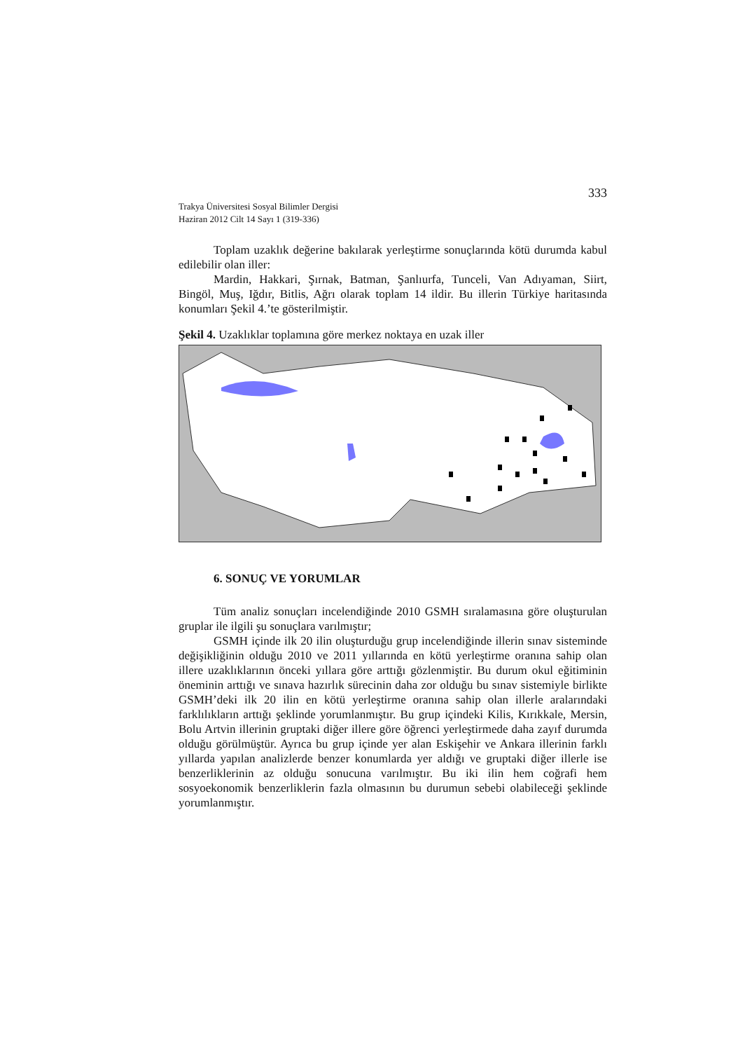333
Trakya Üniversitesi Sosyal Bilimler Dergisi
Haziran 2012 Cilt 14 Sayı 1 (319-336)
Toplam uzaklık değerine bakılarak yerleştirme sonuçlarında kötü durumda kabul edilebilir olan iller:
Mardin, Hakkari, Şırnak, Batman, Şanlıurfa, Tunceli, Van Adıyaman, Siirt, Bingöl, Muş, Iğdır, Bitlis, Ağrı olarak toplam 14 ildir. Bu illerin Türkiye haritasında konumları Şekil 4.’te gösterilmiştir.
Şekil 4. Uzaklıklar toplamına göre merkez noktaya en uzak iller
6. SONUÇ VE YORUMLAR
Tüm analiz sonuçları incelendiğinde 2010 GSMH sıralamasına göre oluşturulan gruplar ile ilgili şu sonuçlara varılmıştır;
GSMH içinde ilk 20 ilin oluşturduğu grup incelendiğinde illerin sınav sisteminde değişikliğinin olduğu 2010 ve 2011 yıllarında en kötü yerleştirme oranına sahip olan illere uzaklıklarının önceki yıllara göre arttığı gözlenmiştir. Bu durum okul eğitiminin öneminin arttığı ve sınava hazırlık sürecinin daha zor olduğu bu sınav sistemiyle birlikte GSMH’deki ilk 20 ilin en kötü yerleştirme oranına sahip olan illerle aralarındaki farklılıkların arttığı şeklinde yorumlanmıştır. Bu grup içindeki Kilis, Kırıkkale, Mersin, Bolu Artvin illerinin gruptaki diğer illere göre öğrenci yerleştirmede daha zayıf durumda olduğu görülmüştür. Ayrıca bu grup içinde yer alan Eskişehir ve Ankara illerinin farklı yıllarda yapılan analizlerde benzer konumlarda yer aldığı ve gruptaki diğer illerle ise benzerliklerinin az olduğu sonucuna varılmıştır. Bu iki ilin hem coğrafi hem sosyoekonomik benzerliklerin fazla olmasının bu durumun sebebi olabileceği şeklinde yorumlanmıştır.